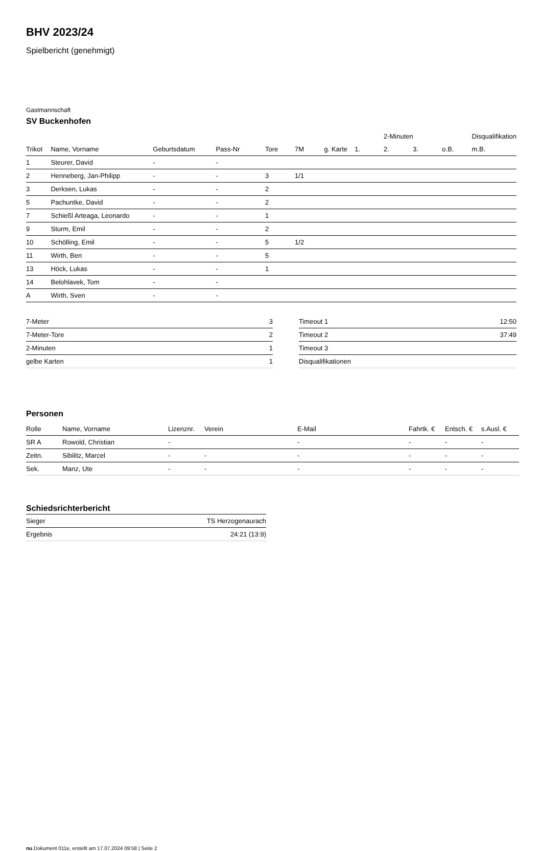BHV 2023/24
Spielbericht (genehmigt)
Gastmannschaft
SV Buckenhofen
| | | | | | | | | 2-Minuten | | | Disqualifikation |
| --- | --- | --- | --- | --- | --- | --- | --- | --- | --- | --- | --- |
| Trikot | Name, Vorname | Geburtsdatum | Pass-Nr | Tore | 7M | g. Karte | 1. | 2. | 3. | o.B. | m.B. |
| 1 | Steurer, David | - | - | | | | | | | | |
| 2 | Henneberg, Jan-Philipp | - | - | 3 | 1/1 | | | | | | |
| 3 | Derksen, Lukas | - | - | 2 | | | | | | | |
| 5 | Pachuntke, David | - | - | 2 | | | | | | | |
| 7 | Schießl Arteaga, Leonardo | - | - | 1 | | | | | | | |
| 9 | Sturm, Emil | - | - | 2 | | | | | | | |
| 10 | Schölling, Emil | - | - | 5 | 1/2 | | | | | | |
| 11 | Wirth, Ben | - | - | 5 | | | | | | | |
| 13 | Höck, Lukas | - | - | 1 | | | | | | | |
| 14 | Belohlavek, Tom | - | - | | | | | | | | |
| A | Wirth, Sven | - | - | | | | | | | | |
| 7-Meter | 3 |
| 7-Meter-Tore | 2 |
| 2-Minuten | 1 |
| gelbe Karten | 1 |
| Timeout 1 | 12:50 |
| Timeout 2 | 37:49 |
| Timeout 3 | |
| Disqualifikationen | |
Personen
| Rolle | Name, Vorname | Lizenznr. | Verein | E-Mail | Fahrtk. € | Entsch. € | s.Ausl. € |
| --- | --- | --- | --- | --- | --- | --- | --- |
| SR A | Rowold, Christian | - | | - | - | - | - |
| Zeitn. | Sibilitz, Marcel | - | - | - | - | - | - |
| Sek. | Manz, Ute | - | - | - | - | - | - |
Schiedsrichterbericht
| Sieger | TS Herzogenaurach |
| Ergebnis | 24:21 (13:9) |
nu.Dokument 011e, erstellt am 17.07.2024 09:58 | Seite 2